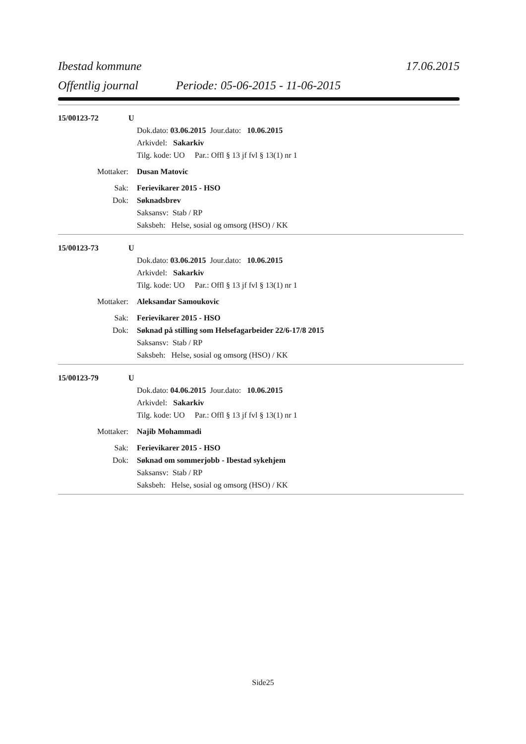Ibestad kommune 17.06.2015
Offentlig journal Periode: 05-06-2015 - 11-06-2015
15/00123-72 U
Dok.dato: 03.06.2015 Jour.dato: 10.06.2015
Arkivdel: Sakarkiv
Tilg. kode: UO Par.: Offl § 13 jf fvl § 13(1) nr 1
Mottaker: Dusan Matovic
Sak: Ferievikarer 2015 - HSO
Dok: Søknadsbrev
Saksansv: Stab / RP
Saksbeh: Helse, sosial og omsorg (HSO) / KK
15/00123-73 U
Dok.dato: 03.06.2015 Jour.dato: 10.06.2015
Arkivdel: Sakarkiv
Tilg. kode: UO Par.: Offl § 13 jf fvl § 13(1) nr 1
Mottaker: Aleksandar Samoukovic
Sak: Ferievikarer 2015 - HSO
Dok: Søknad på stilling som Helsefagarbeider 22/6-17/8 2015
Saksansv: Stab / RP
Saksbeh: Helse, sosial og omsorg (HSO) / KK
15/00123-79 U
Dok.dato: 04.06.2015 Jour.dato: 10.06.2015
Arkivdel: Sakarkiv
Tilg. kode: UO Par.: Offl § 13 jf fvl § 13(1) nr 1
Mottaker: Najib Mohammadi
Sak: Ferievikarer 2015 - HSO
Dok: Søknad om sommerjobb - Ibestad sykehjem
Saksansv: Stab / RP
Saksbeh: Helse, sosial og omsorg (HSO) / KK
Side25